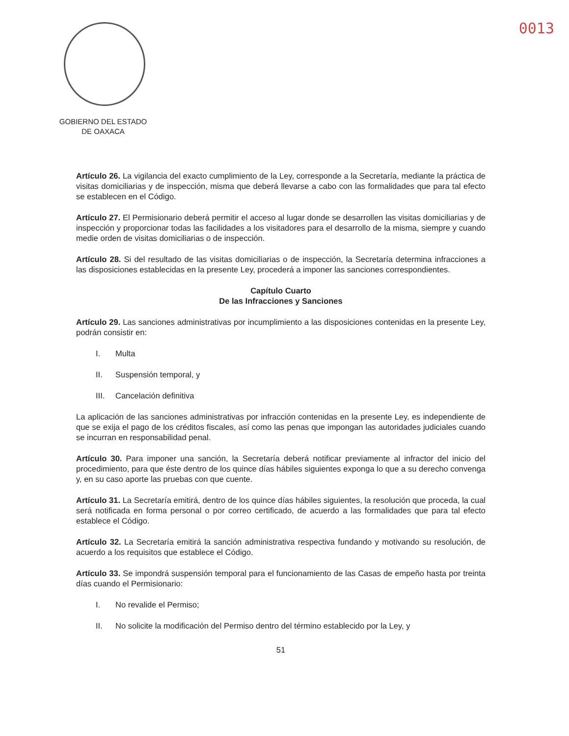0013
GOBIERNO DEL ESTADO
DE OAXACA
Artículo 26. La vigilancia del exacto cumplimiento de la Ley, corresponde a la Secretaría, mediante la práctica de visitas domiciliarias y de inspección, misma que deberá llevarse a cabo con las formalidades que para tal efecto se establecen en el Código.
Artículo 27. El Permisionario deberá permitir el acceso al lugar donde se desarrollen las visitas domiciliarias y de inspección y proporcionar todas las facilidades a los visitadores para el desarrollo de la misma, siempre y cuando medie orden de visitas domiciliarias o de inspección.
Artículo 28. Si del resultado de las visitas domiciliarias o de inspección, la Secretaría determina infracciones a las disposiciones establecidas en la presente Ley, procederá a imponer las sanciones correspondientes.
Capítulo Cuarto
De las Infracciones y Sanciones
Artículo 29. Las sanciones administrativas por incumplimiento a las disposiciones contenidas en la presente Ley, podrán consistir en:
I. Multa
II. Suspensión temporal, y
III. Cancelación definitiva
La aplicación de las sanciones administrativas por infracción contenidas en la presente Ley, es independiente de que se exija el pago de los créditos fiscales, así como las penas que impongan las autoridades judiciales cuando se incurran en responsabilidad penal.
Artículo 30. Para imponer una sanción, la Secretaría deberá notificar previamente al infractor del inicio del procedimiento, para que éste dentro de los quince días hábiles siguientes exponga lo que a su derecho convenga y, en su caso aporte las pruebas con que cuente.
Artículo 31. La Secretaría emitirá, dentro de los quince días hábiles siguientes, la resolución que proceda, la cual será notificada en forma personal o por correo certificado, de acuerdo a las formalidades que para tal efecto establece el Código.
Artículo 32. La Secretaría emitirá la sanción administrativa respectiva fundando y motivando su resolución, de acuerdo a los requisitos que establece el Código.
Artículo 33. Se impondrá suspensión temporal para el funcionamiento de las Casas de empeño hasta por treinta días cuando el Permisionario:
I. No revalide el Permiso;
II. No solicite la modificación del Permiso dentro del término establecido por la Ley, y
51